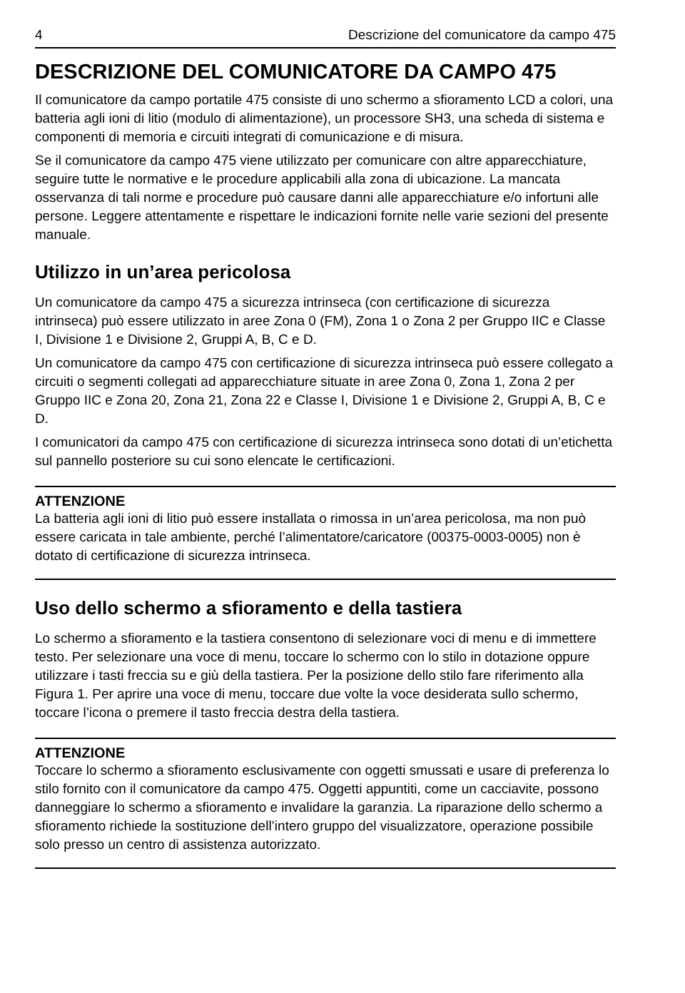4 Descrizione del comunicatore da campo 475
DESCRIZIONE DEL COMUNICATORE DA CAMPO 475
Il comunicatore da campo portatile 475 consiste di uno schermo a sfioramento LCD a colori, una batteria agli ioni di litio (modulo di alimentazione), un processore SH3, una scheda di sistema e componenti di memoria e circuiti integrati di comunicazione e di misura.
Se il comunicatore da campo 475 viene utilizzato per comunicare con altre apparecchiature, seguire tutte le normative e le procedure applicabili alla zona di ubicazione. La mancata osservanza di tali norme e procedure può causare danni alle apparecchiature e/o infortuni alle persone. Leggere attentamente e rispettare le indicazioni fornite nelle varie sezioni del presente manuale.
Utilizzo in un’area pericolosa
Un comunicatore da campo 475 a sicurezza intrinseca (con certificazione di sicurezza intrinseca) può essere utilizzato in aree Zona 0 (FM), Zona 1 o Zona 2 per Gruppo IIC e Classe I, Divisione 1 e Divisione 2, Gruppi A, B, C e D.
Un comunicatore da campo 475 con certificazione di sicurezza intrinseca può essere collegato a circuiti o segmenti collegati ad apparecchiature situate in aree Zona 0, Zona 1, Zona 2 per Gruppo IIC e Zona 20, Zona 21, Zona 22 e Classe I, Divisione 1 e Divisione 2, Gruppi A, B, C e D.
I comunicatori da campo 475 con certificazione di sicurezza intrinseca sono dotati di un’etichetta sul pannello posteriore su cui sono elencate le certificazioni.
ATTENZIONE
La batteria agli ioni di litio può essere installata o rimossa in un’area pericolosa, ma non può essere caricata in tale ambiente, perché l’alimentatore/caricatore (00375-0003-0005) non è dotato di certificazione di sicurezza intrinseca.
Uso dello schermo a sfioramento e della tastiera
Lo schermo a sfioramento e la tastiera consentono di selezionare voci di menu e di immettere testo. Per selezionare una voce di menu, toccare lo schermo con lo stilo in dotazione oppure utilizzare i tasti freccia su e giù della tastiera. Per la posizione dello stilo fare riferimento alla Figura 1. Per aprire una voce di menu, toccare due volte la voce desiderata sullo schermo, toccare l’icona o premere il tasto freccia destra della tastiera.
ATTENZIONE
Toccare lo schermo a sfioramento esclusivamente con oggetti smussati e usare di preferenza lo stilo fornito con il comunicatore da campo 475. Oggetti appuntiti, come un cacciavite, possono danneggiare lo schermo a sfioramento e invalidare la garanzia. La riparazione dello schermo a sfioramento richiede la sostituzione dell’intero gruppo del visualizzatore, operazione possibile solo presso un centro di assistenza autorizzato.